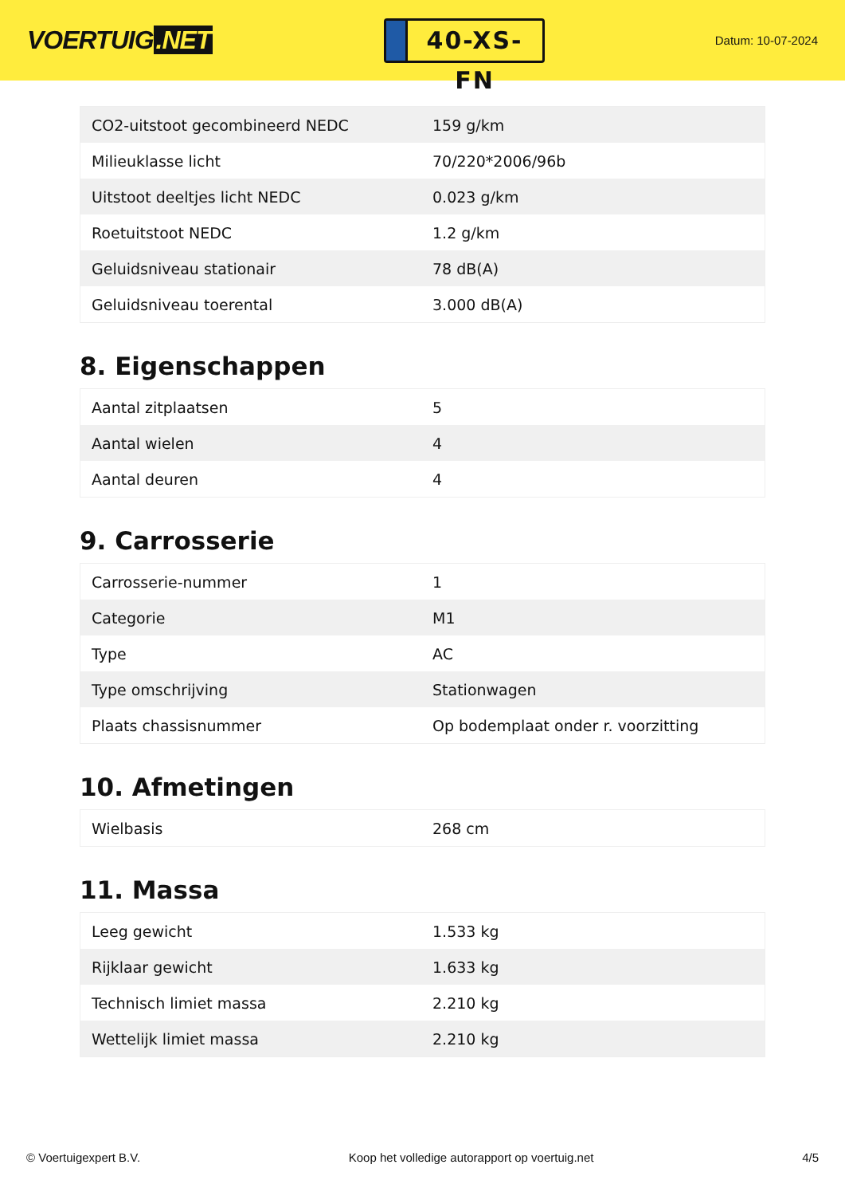VOERTUIG.NET
40-XS-FN
Datum: 10-07-2024
| CO2-uitstoot gecombineerd NEDC | 159 g/km |
| Milieuklasse licht | 70/220*2006/96b |
| Uitstoot deeltjes licht NEDC | 0.023 g/km |
| Roetuitstoot NEDC | 1.2 g/km |
| Geluidsniveau stationair | 78 dB(A) |
| Geluidsniveau toerental | 3.000 dB(A) |
8. Eigenschappen
| Aantal zitplaatsen | 5 |
| Aantal wielen | 4 |
| Aantal deuren | 4 |
9. Carrosserie
| Carrosserie-nummer | 1 |
| Categorie | M1 |
| Type | AC |
| Type omschrijving | Stationwagen |
| Plaats chassisnummer | Op bodemplaat onder r. voorzitting |
10. Afmetingen
| Wielbasis | 268 cm |
11. Massa
| Leeg gewicht | 1.533 kg |
| Rijklaar gewicht | 1.633 kg |
| Technisch limiet massa | 2.210 kg |
| Wettelijk limiet massa | 2.210 kg |
© Voertuigexpert B.V. Koop het volledige autorapport op voertuig.net 4/5